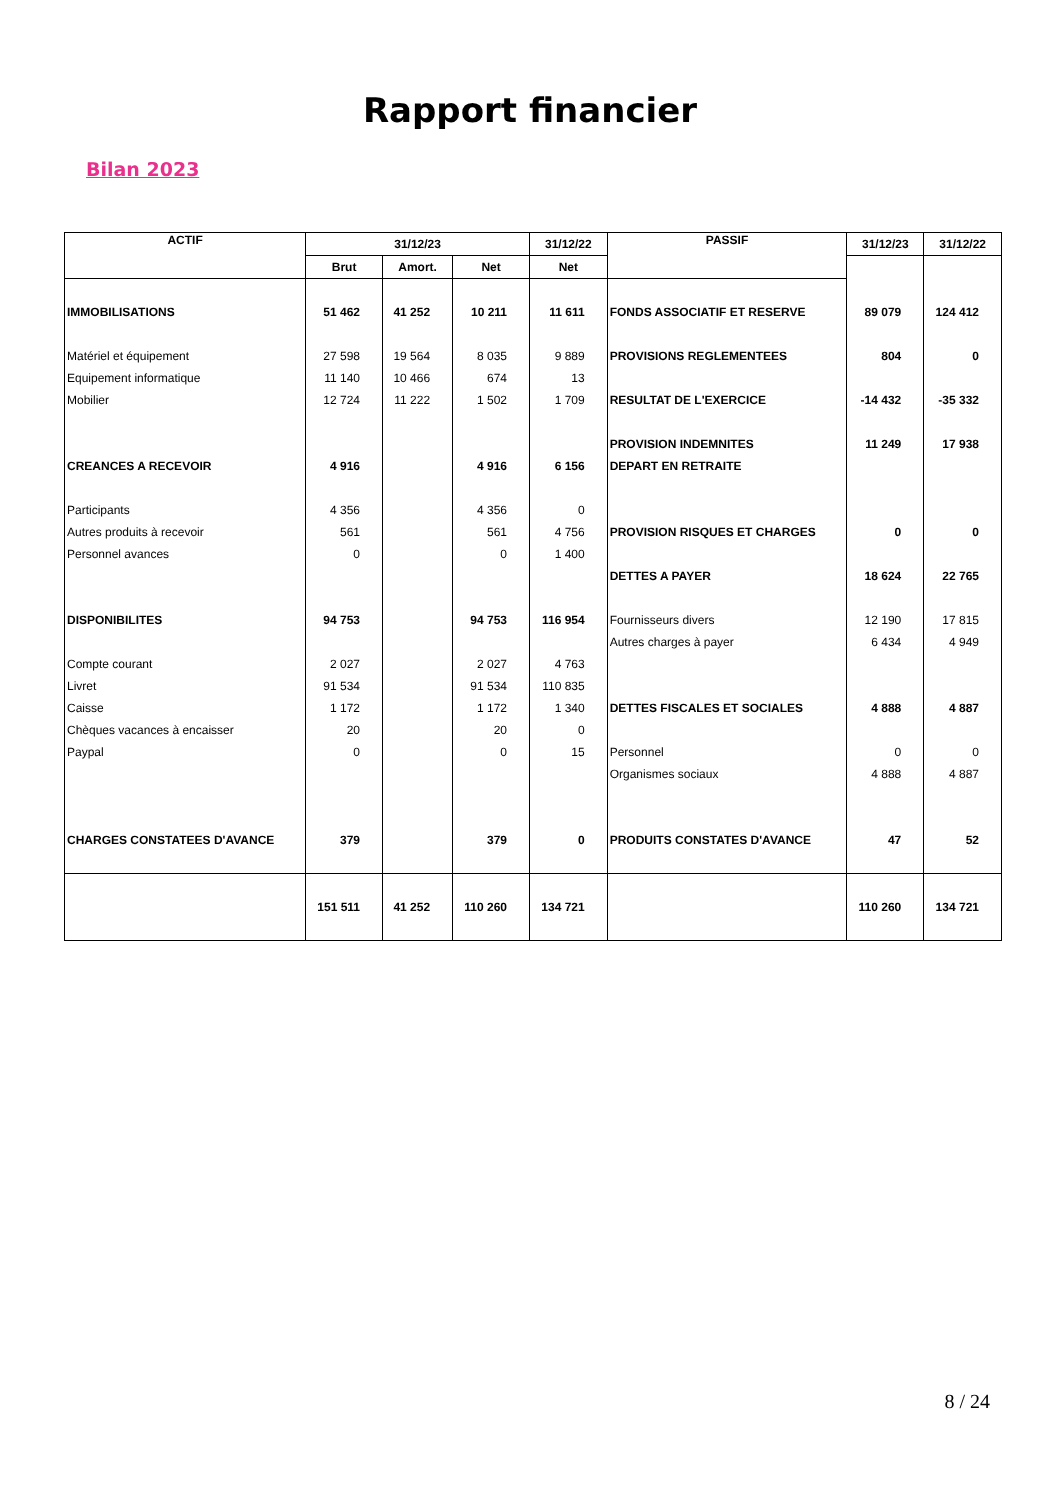Rapport financier
Bilan 2023
| ACTIF | 31/12/23 | | | 31/12/22 | PASSIF | 31/12/23 | 31/12/22 |
| --- | --- | --- | --- | --- | --- | --- | --- |
| | Brut | Amort. | Net | Net | | | |
| IMMOBILISATIONS | 51 462 | 41 252 | 10 211 | 11 611 | FONDS ASSOCIATIF ET RESERVE | 89 079 | 124 412 |
| Matériel et équipement | 27 598 | 19 564 | 8 035 | 9 889 | PROVISIONS REGLEMENTEES | 804 | 0 |
| Equipement informatique | 11 140 | 10 466 | 674 | 13 | | | |
| Mobilier | 12 724 | 11 222 | 1 502 | 1 709 | RESULTAT DE L'EXERCICE | -14 432 | -35 332 |
| | | | | | PROVISION INDEMNITES | 11 249 | 17 938 |
| CREANCES A RECEVOIR | 4 916 | | 4 916 | 6 156 | DEPART EN RETRAITE | | |
| Participants | 4 356 | | 4 356 | 0 | | | |
| Autres produits à recevoir | 561 | | 561 | 4 756 | PROVISION RISQUES ET CHARGES | 0 | 0 |
| Personnel avances | 0 | | 0 | 1 400 | | | |
| | | | | | DETTES A PAYER | 18 624 | 22 765 |
| DISPONIBILITES | 94 753 | | 94 753 | 116 954 | Fournisseurs divers | 12 190 | 17 815 |
| | | | | | Autres charges à payer | 6 434 | 4 949 |
| Compte courant | 2 027 | | 2 027 | 4 763 | | | |
| Livret | 91 534 | | 91 534 | 110 835 | | | |
| Caisse | 1 172 | | 1 172 | 1 340 | DETTES FISCALES ET SOCIALES | 4 888 | 4 887 |
| Chèques vacances à encaisser | 20 | | 20 | 0 | | | |
| Paypal | 0 | | 0 | 15 | Personnel | 0 | 0 |
| | | | | | Organismes sociaux | 4 888 | 4 887 |
| CHARGES CONSTATEES D'AVANCE | 379 | | 379 | 0 | PRODUITS CONSTATES D'AVANCE | 47 | 52 |
| | 151 511 | 41 252 | 110 260 | 134 721 | | 110 260 | 134 721 |
8 / 24